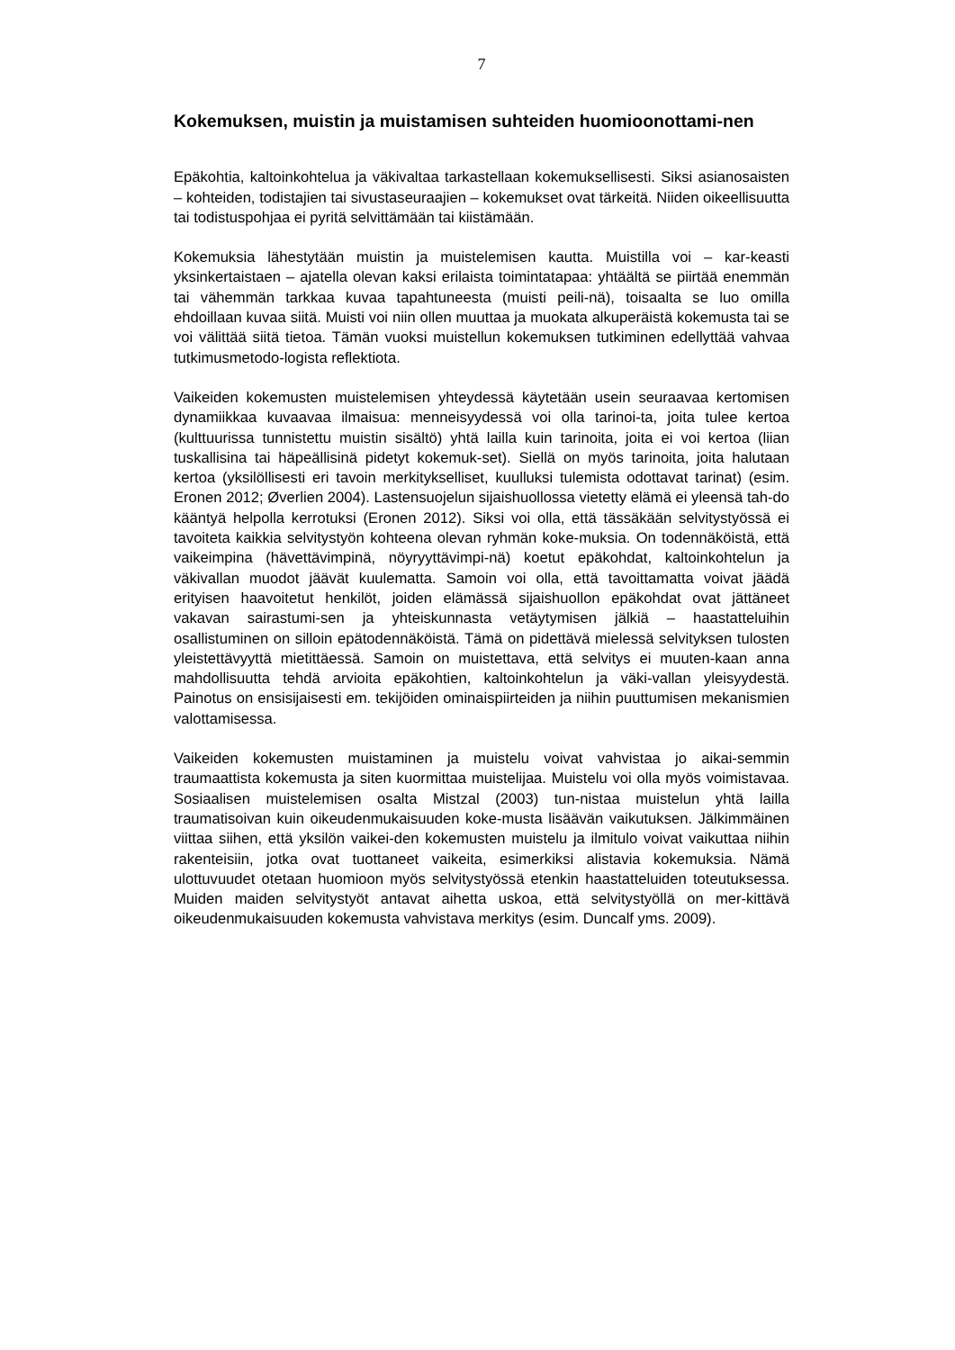7
Kokemuksen, muistin ja muistamisen suhteiden huomioonottami-nen
Epäkohtia, kaltoinkohtelua ja väkivaltaa tarkastellaan kokemuksellisesti. Siksi asianosaisten – kohteiden, todistajien tai sivustaseuraajien – kokemukset ovat tärkeitä. Niiden oikeellisuutta tai todistuspohjaa ei pyritä selvittämään tai kiistämään.
Kokemuksia lähestytään muistin ja muistelemisen kautta. Muistilla voi – kar-keasti yksinkertaistaen – ajatella olevan kaksi erilaista toimintatapaa: yhtäältä se piirtää enemmän tai vähemmän tarkkaa kuvaa tapahtuneesta (muisti peili-nä), toisaalta se luo omilla ehdoillaan kuvaa siitä. Muisti voi niin ollen muuttaa ja muokata alkuperäistä kokemusta tai se voi välittää siitä tietoa. Tämän vuoksi muistellun kokemuksen tutkiminen edellyttää vahvaa tutkimusmetodo-logista reflektiota.
Vaikeiden kokemusten muistelemisen yhteydessä käytetään usein seuraavaa kertomisen dynamiikkaa kuvaavaa ilmaisua: menneisyydessä voi olla tarinoi-ta, joita tulee kertoa (kulttuurissa tunnistettu muistin sisältö) yhtä lailla kuin tarinoita, joita ei voi kertoa (liian tuskallisina tai häpeällisinä pidetyt kokemuk-set). Siellä on myös tarinoita, joita halutaan kertoa (yksilöllisesti eri tavoin merkitykselliset, kuulluksi tulemista odottavat tarinat) (esim. Eronen 2012; Øverlien 2004). Lastensuojelun sijaishuollossa vietetty elämä ei yleensä tah-do kääntyä helpolla kerrotuksi (Eronen 2012). Siksi voi olla, että tässäkään selvitystyössä ei tavoiteta kaikkia selvitystyön kohteena olevan ryhmän koke-muksia. On todennäköistä, että vaikeimpina (hävettävimpinä, nöyryyttävimpi-nä) koetut epäkohdat, kaltoinkohtelun ja väkivallan muodot jäävät kuulematta. Samoin voi olla, että tavoittamatta voivat jäädä erityisen haavoitetut henkilöt, joiden elämässä sijaishuollon epäkohdat ovat jättäneet vakavan sairastumi-sen ja yhteiskunnasta vetäytymisen jälkiä – haastatteluihin osallistuminen on silloin epätodennäköistä. Tämä on pidettävä mielessä selvityksen tulosten yleistettävyyttä mietittäessä. Samoin on muistettava, että selvitys ei muuten-kaan anna mahdollisuutta tehdä arvioita epäkohtien, kaltoinkohtelun ja väki-vallan yleisyydestä. Painotus on ensisijaisesti em. tekijöiden ominaispiirteiden ja niihin puuttumisen mekanismien valottamisessa.
Vaikeiden kokemusten muistaminen ja muistelu voivat vahvistaa jo aikai-semmin traumaattista kokemusta ja siten kuormittaa muistelijaa. Muistelu voi olla myös voimistavaa. Sosiaalisen muistelemisen osalta Mistzal (2003) tun-nistaa muistelun yhtä lailla traumatisoivan kuin oikeudenmukaisuuden koke-musta lisäävän vaikutuksen. Jälkimmäinen viittaa siihen, että yksilön vaikei-den kokemusten muistelu ja ilmitulo voivat vaikuttaa niihin rakenteisiin, jotka ovat tuottaneet vaikeita, esimerkiksi alistavia kokemuksia. Nämä ulottuvuudet otetaan huomioon myös selvitystyössä etenkin haastatteluiden toteutuksessa. Muiden maiden selvitystyöt antavat aihetta uskoa, että selvitystyöllä on mer-kittävä oikeudenmukaisuuden kokemusta vahvistava merkitys (esim. Duncalf yms. 2009).